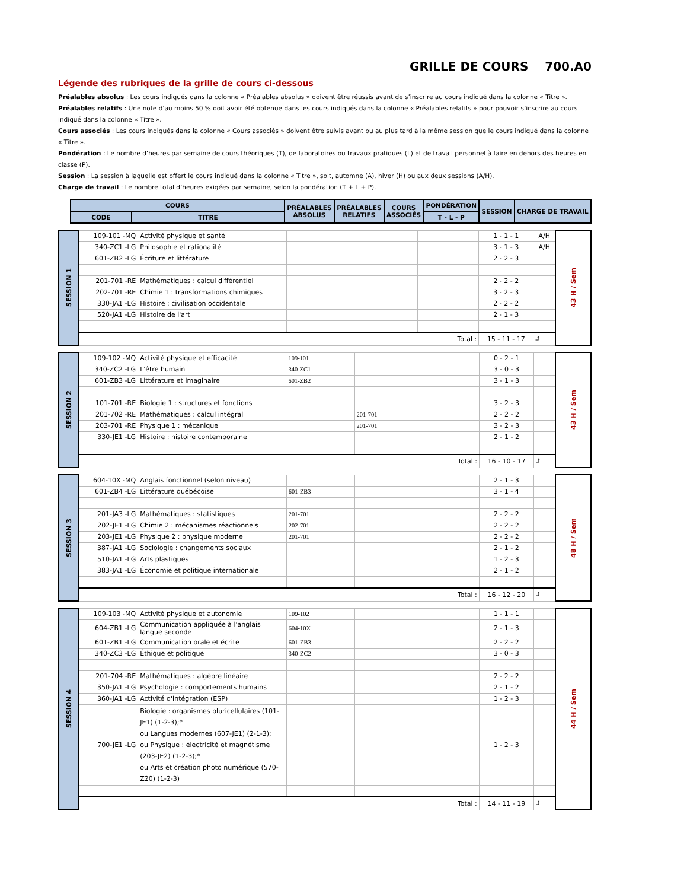GRILLE DE COURS 700.A0
Légende des rubriques de la grille de cours ci-dessous
Préalables absolus : Les cours indiqués dans la colonne « Préalables absolus » doivent être réussis avant de s’inscrire au cours indiqué dans la colonne « Titre ».
Préalables relatifs : Une note d’au moins 50 % doit avoir été obtenue dans les cours indiqués dans la colonne « Préalables relatifs » pour pouvoir s’inscrire au cours indiqué dans la colonne « Titre ».
Cours associés : Les cours indiqués dans la colonne « Cours associés » doivent être suivis avant ou au plus tard à la même session que le cours indiqué dans la colonne « Titre ».
Pondération : Le nombre d’heures par semaine de cours théoriques (T), de laboratoires ou travaux pratiques (L) et de travail personnel à faire en dehors des heures en classe (P).
Session : La session à laquelle est offert le cours indiqué dans la colonne « Titre », soit, automne (A), hiver (H) ou aux deux sessions (A/H).
Charge de travail : Le nombre total d’heures exigées par semaine, selon la pondération (T + L + P).
| COURS | | PRÉALABLES ABSOLUS | PRÉALABLES RELATIFS | COURS ASSOCIÉS | PONDÉRATION | SESSION | CHARGE DE TRAVAIL |
| --- | --- | --- | --- | --- | --- | --- | --- |
| CODE | TITRE | | | | T - L - P | | |
| SESSION 1 | 109-101 -MQ | Activité physique et santé | | | | 1 - 1 - 1 | A/H | 43 H / Sem |
| | 340-ZC1 -LG | Philosophie et rationalité | | | | 3 - 1 - 3 | A/H | |
| | 601-ZB2 -LG | Écriture et littérature | | | | 2 - 2 - 3 | | |
| | 201-701 -RE | Mathématiques : calcul différentiel | | | | 2 - 2 - 2 | | |
| | 202-701 -RE | Chimie 1 : transformations chimiques | | | | 3 - 2 - 3 | | |
| | 330-JA1 -LG | Histoire : civilisation occidentale | | | | 2 - 2 - 2 | | |
| | 520-JA1 -LG | Histoire de l'art | | | | 2 - 1 - 3 | | |
| | Total : | | | | | 15 - 11 - 17 | ⮥ | |
| SESSION 2 | 109-102 -MQ | Activité physique et efficacité | 109-101 | | | 0 - 2 - 1 | | 43 H / Sem |
| | 340-ZC2 -LG | L'être humain | 340-ZC1 | | | 3 - 0 - 3 | | |
| | 601-ZB3 -LG | Littérature et imaginaire | 601-ZB2 | | | 3 - 1 - 3 | | |
| | 101-701 -RE | Biologie 1 : structures et fonctions | | | | 3 - 2 - 3 | | |
| | 201-702 -RE | Mathématiques : calcul intégral | | 201-701 | | 2 - 2 - 2 | | |
| | 203-701 -RE | Physique 1 : mécanique | | 201-701 | | 3 - 2 - 3 | | |
| | 330-JE1 -LG | Histoire : histoire contemporaine | | | | 2 - 1 - 2 | | |
| | Total : | | | | | 16 - 10 - 17 | ⮥ | |
| SESSION 3 | 604-10X -MQ | Anglais fonctionnel (selon niveau) | | | | 2 - 1 - 3 | | 48 H / Sem |
| | 601-ZB4 -LG | Littérature québécoise | 601-ZB3 | | | 3 - 1 - 4 | | |
| | 201-JA3 -LG | Mathématiques : statistiques | 201-701 | | | 2 - 2 - 2 | | |
| | 202-JE1 -LG | Chimie 2 : mécanismes réactionnels | 202-701 | | | 2 - 2 - 2 | | |
| | 203-JE1 -LG | Physique 2 : physique moderne | 201-701 | | | 2 - 2 - 2 | | |
| | 387-JA1 -LG | Sociologie : changements sociaux | | | | 2 - 1 - 2 | | |
| | 510-JA1 -LG | Arts plastiques | | | | 1 - 2 - 3 | | |
| | 383-JA1 -LG | Économie et politique internationale | | | | 2 - 1 - 2 | | |
| | Total : | | | | | 16 - 12 - 20 | ⮥ | |
| SESSION 4 | 109-103 -MQ | Activité physique et autonomie | 109-102 | | | 1 - 1 - 1 | | 44 H / Sem |
| | 604-ZB1 -LG | Communication appliquée à l'anglais langue seconde | 604-10X | | | 2 - 1 - 3 | | |
| | 601-ZB1 -LG | Communication orale et écrite | 601-ZB3 | | | 2 - 2 - 2 | | |
| | 340-ZC3 -LG | Éthique et politique | 340-ZC2 | | | 3 - 0 - 3 | | |
| | 201-704 -RE | Mathématiques : algèbre linéaire | | | | 2 - 2 - 2 | | |
| | 350-JA1 -LG | Psychologie : comportements humains | | | | 2 - 1 - 2 | | |
| | 360-JA1 -LG | Activité d'intégration (ESP) | | | | 1 - 2 - 3 | | |
| | 700-JE1 -LG | Biologie : organismes pluricellulaires (101-JE1) (1-2-3);* ou Langues modernes (607-JE1) (2-1-3); ou Physique : électricité et magnétisme (203-JE2) (1-2-3);* ou Arts et création photo numérique (570-Z20) (1-2-3) | | | | 1 - 2 - 3 | | |
| | Total : | | | | | 14 - 11 - 19 | ⮥ | |